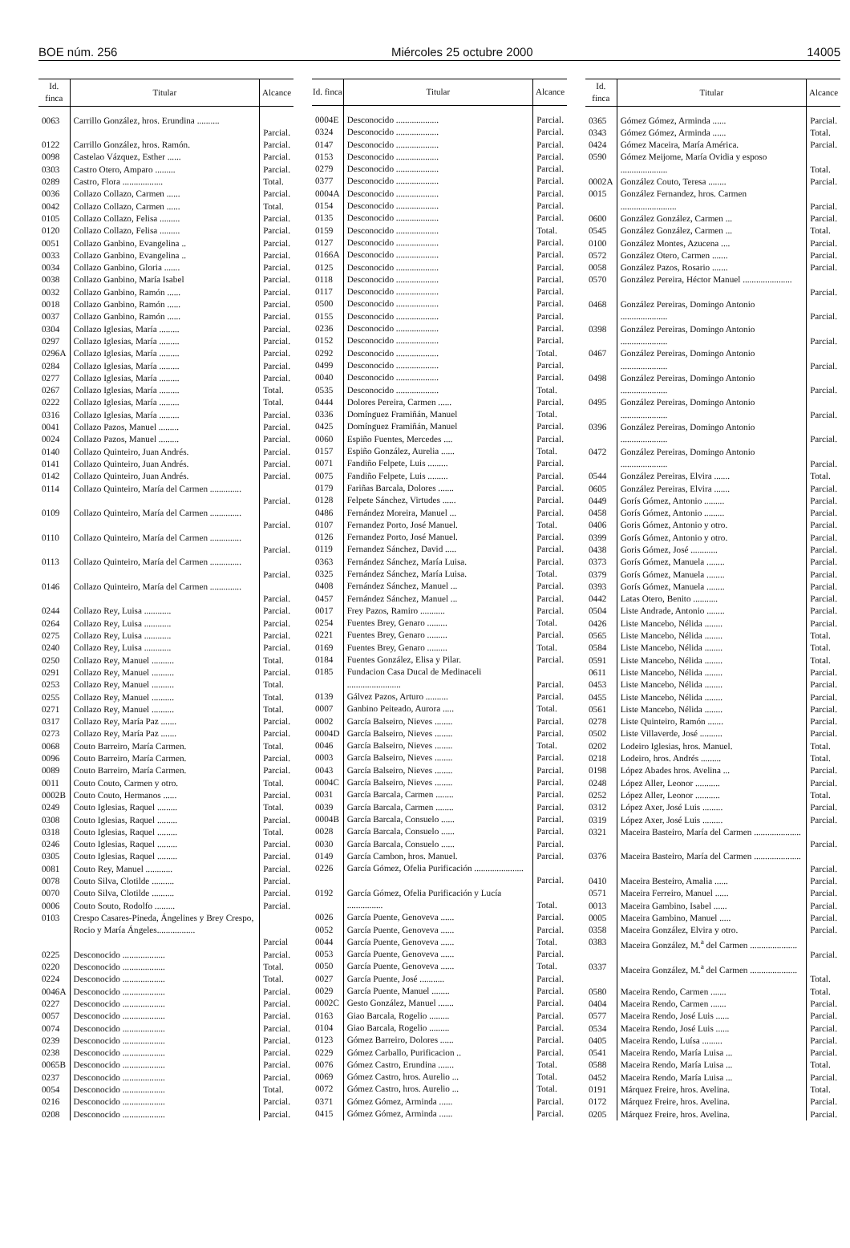BOE núm. 256 Miércoles 25 octubre 2000 14005
| Id. finca | Titular | Alcance |
| --- | --- | --- |
| 0063 | Carrillo González, hros. Erundina .......... | Parcial. |
| 0122 | Carrillo González, hros. Ramón. | Parcial. |
| 0098 | Castelao Vázquez, Esther ...... | Parcial. |
| 0303 | Castro Otero, Amparo ......... | Parcial. |
| 0289 | Castro, Flora .................. | Total. |
| 0036 | Collazo Collazo, Carmen ...... | Parcial. |
| 0042 | Collazo Collazo, Carmen ...... | Total. |
| 0105 | Collazo Collazo, Felisa ......... | Parcial. |
| 0120 | Collazo Collazo, Felisa ......... | Parcial. |
| 0051 | Collazo Ganbino, Evangelina .. | Parcial. |
| 0033 | Collazo Ganbino, Evangelina .. | Parcial. |
| 0034 | Collazo Ganbino, Gloria ....... | Parcial. |
| 0038 | Collazo Ganbino, María Isabel | Parcial. |
| 0032 | Collazo Ganbino, Ramón ...... | Parcial. |
| 0018 | Collazo Ganbino, Ramón ...... | Parcial. |
| 0037 | Collazo Ganbino, Ramón ...... | Parcial. |
| 0304 | Collazo Iglesias, María ......... | Parcial. |
| 0297 | Collazo Iglesias, María ......... | Parcial. |
| 0296A | Collazo Iglesias, María ......... | Parcial. |
| 0284 | Collazo Iglesias, María ......... | Parcial. |
| 0277 | Collazo Iglesias, María ......... | Parcial. |
| 0267 | Collazo Iglesias, María ......... | Total. |
| 0222 | Collazo Iglesias, María ......... | Total. |
| 0316 | Collazo Iglesias, María ......... | Parcial. |
| 0041 | Collazo Pazos, Manuel ......... | Parcial. |
| 0024 | Collazo Pazos, Manuel ......... | Parcial. |
| 0140 | Collazo Quinteiro, Juan Andrés. | Parcial. |
| 0141 | Collazo Quinteiro, Juan Andrés. | Parcial. |
| 0142 | Collazo Quinteiro, Juan Andrés. | Parcial. |
| 0114 | Collazo Quinteiro, María del Carmen .............. | Parcial. |
| 0109 | Collazo Quinteiro, María del Carmen .............. | Parcial. |
| 0110 | Collazo Quinteiro, María del Carmen .............. | Parcial. |
| 0113 | Collazo Quinteiro, María del Carmen .............. | Parcial. |
| 0146 | Collazo Quinteiro, María del Carmen .............. | Parcial. |
| 0244 | Collazo Rey, Luisa ............ | Parcial. |
| 0264 | Collazo Rey, Luisa ............ | Parcial. |
| 0275 | Collazo Rey, Luisa ............ | Parcial. |
| 0240 | Collazo Rey, Luisa ............ | Parcial. |
| 0250 | Collazo Rey, Manuel .......... | Total. |
| 0291 | Collazo Rey, Manuel .......... | Parcial. |
| 0253 | Collazo Rey, Manuel .......... | Total. |
| 0255 | Collazo Rey, Manuel .......... | Total. |
| 0271 | Collazo Rey, Manuel .......... | Total. |
| 0317 | Collazo Rey, María Paz ....... | Parcial. |
| 0273 | Collazo Rey, María Paz ....... | Parcial. |
| 0068 | Couto Barreiro, María Carmen. | Total. |
| 0096 | Couto Barreiro, María Carmen. | Parcial. |
| 0089 | Couto Barreiro, María Carmen. | Parcial. |
| 0011 | Couto Couto, Carmen y otro. | Total. |
| 0002B | Couto Couto, Hermanos ...... | Parcial. |
| 0249 | Couto Iglesias, Raquel ......... | Total. |
| 0308 | Couto Iglesias, Raquel ......... | Parcial. |
| 0318 | Couto Iglesias, Raquel ......... | Total. |
| 0246 | Couto Iglesias, Raquel ......... | Parcial. |
| 0305 | Couto Iglesias, Raquel ......... | Parcial. |
| 0081 | Couto Rey, Manuel ............ | Parcial. |
| 0078 | Couto Silva, Clotilde .......... | Parcial. |
| 0070 | Couto Silva, Clotilde .......... | Parcial. |
| 0006 | Couto Souto, Rodolfo ......... | Parcial. |
| 0103 | Crespo Casares-Pineda, Ángelines y Brey Crespo, Rocio y María Ángeles................. | Parcial |
| 0225 | Desconocido ................... | Parcial. |
| 0220 | Desconocido ................... | Total. |
| 0224 | Desconocido ................... | Total. |
| 0046A | Desconocido ................... | Parcial. |
| 0227 | Desconocido ................... | Parcial. |
| 0057 | Desconocido ................... | Parcial. |
| 0074 | Desconocido ................... | Parcial. |
| 0239 | Desconocido ................... | Parcial. |
| 0238 | Desconocido ................... | Parcial. |
| 0065B | Desconocido ................... | Parcial. |
| 0237 | Desconocido ................... | Parcial. |
| 0054 | Desconocido ................... | Total. |
| 0216 | Desconocido ................... | Parcial. |
| 0208 | Desconocido ................... | Parcial. |
| Id. finca | Titular | Alcance |
| --- | --- | --- |
| 0004E | Desconocido ................... | Parcial. |
| 0324 | Desconocido ................... | Parcial. |
| 0147 | Desconocido ................... | Parcial. |
| 0153 | Desconocido ................... | Parcial. |
| 0279 | Desconocido ................... | Parcial. |
| 0377 | Desconocido ................... | Parcial. |
| 0004A | Desconocido ................... | Parcial. |
| 0154 | Desconocido ................... | Parcial. |
| 0135 | Desconocido ................... | Parcial. |
| 0159 | Desconocido ................... | Total. |
| 0127 | Desconocido ................... | Parcial. |
| 0166A | Desconocido ................... | Parcial. |
| 0125 | Desconocido ................... | Parcial. |
| 0118 | Desconocido ................... | Parcial. |
| 0117 | Desconocido ................... | Parcial. |
| 0500 | Desconocido ................... | Parcial. |
| 0155 | Desconocido ................... | Parcial. |
| 0236 | Desconocido ................... | Parcial. |
| 0152 | Desconocido ................... | Parcial. |
| 0292 | Desconocido ................... | Total. |
| 0499 | Desconocido ................... | Parcial. |
| 0040 | Desconocido ................... | Parcial. |
| 0535 | Desconocido ................... | Total. |
| 0444 | Dolores Pereira, Carmen ...... | Parcial. |
| 0336 | Domínguez Framiñán, Manuel | Total. |
| 0425 | Domínguez Framiñán, Manuel | Parcial. |
| 0060 | Espiño Fuentes, Mercedes .... | Parcial. |
| 0157 | Espiño González, Aurelia ...... | Total. |
| 0071 | Fandiño Felpete, Luis ......... | Parcial. |
| 0075 | Fandiño Felpete, Luis ......... | Parcial. |
| 0179 | Fariñas Barcala, Dolores ....... | Parcial. |
| 0128 | Felpete Sánchez, Virtudes ...... | Parcial. |
| 0486 | Fernández Moreira, Manuel ... | Parcial. |
| 0107 | Fernandez Porto, José Manuel. | Total. |
| 0126 | Fernandez Porto, José Manuel. | Parcial. |
| 0119 | Fernandez Sánchez, David ..... | Parcial. |
| 0363 | Fernández Sánchez, María Luisa. | Parcial. |
| 0325 | Fernández Sánchez, María Luisa. | Total. |
| 0408 | Fernández Sánchez, Manuel ... | Parcial. |
| 0457 | Fernández Sánchez, Manuel ... | Parcial. |
| 0017 | Frey Pazos, Ramiro ........... | Parcial. |
| 0254 | Fuentes Brey, Genaro ......... | Total. |
| 0221 | Fuentes Brey, Genaro ......... | Parcial. |
| 0169 | Fuentes Brey, Genaro ......... | Total. |
| 0184 | Fuentes González, Elisa y Pilar. | Parcial. |
| 0185 | Fundacion Casa Ducal de Medinaceli ........................ | Parcial. |
| 0139 | Gálvez Pazos, Arturo .......... | Parcial. |
| 0007 | Ganbino Peiteado, Aurora ..... | Total. |
| 0002 | García Balseiro, Nieves ........ | Parcial. |
| 0004D | García Balseiro, Nieves ........ | Parcial. |
| 0046 | García Balseiro, Nieves ........ | Total. |
| 0003 | García Balseiro, Nieves ........ | Parcial. |
| 0043 | García Balseiro, Nieves ........ | Parcial. |
| 0004C | García Balseiro, Nieves ........ | Parcial. |
| 0031 | García Barcala, Carmen ........ | Parcial. |
| 0039 | García Barcala, Carmen ........ | Parcial. |
| 0004B | García Barcala, Consuelo ...... | Parcial. |
| 0028 | García Barcala, Consuelo ...... | Parcial. |
| 0030 | García Barcala, Consuelo ...... | Parcial. |
| 0149 | García Cambon, hros. Manuel. | Parcial. |
| 0226 | García Gómez, Ofelia Purificación ...................... | Parcial. |
| 0192 | García Gómez, Ofelia Purificación y Lucía ................ | Total. |
| 0026 | García Puente, Genoveva ...... | Parcial. |
| 0052 | García Puente, Genoveva ...... | Parcial. |
| 0044 | García Puente, Genoveva ...... | Total. |
| 0053 | García Puente, Genoveva ...... | Parcial. |
| 0050 | García Puente, Genoveva ...... | Total. |
| 0027 | García Puente, José ........... | Parcial. |
| 0029 | García Puente, Manuel ........ | Parcial. |
| 0002C | Gesto González, Manuel ....... | Parcial. |
| 0163 | Giao Barcala, Rogelio ......... | Parcial. |
| 0104 | Giao Barcala, Rogelio ......... | Parcial. |
| 0123 | Gómez Barreiro, Dolores ...... | Parcial. |
| 0229 | Gómez Carballo, Purificacion .. | Parcial. |
| 0076 | Gómez Castro, Erundina ....... | Total. |
| 0069 | Gómez Castro, hros. Aurelio ... | Total. |
| 0072 | Gómez Castro, hros. Aurelio ... | Total. |
| 0371 | Gómez Gómez, Arminda ...... | Parcial. |
| 0415 | Gómez Gómez, Arminda ...... | Parcial. |
| Id. finca | Titular | Alcance |
| --- | --- | --- |
| 0365 | Gómez Gómez, Arminda ...... | Parcial. |
| 0343 | Gómez Gómez, Arminda ...... | Total. |
| 0424 | Gómez Maceira, María América. | Parcial. |
| 0590 | Gómez Meijome, María Ovidia y esposo ..................... | Total. |
| 0002A | González Couto, Teresa ........ | Parcial. |
| 0015 | González Fernandez, hros. Carmen ......................... | Parcial. |
| 0600 | González González, Carmen ... | Parcial. |
| 0545 | González González, Carmen ... | Total. |
| 0100 | González Montes, Azucena .... | Parcial. |
| 0572 | González Otero, Carmen ....... | Parcial. |
| 0058 | González Pazos, Rosario ....... | Parcial. |
| 0570 | González Pereira, Héctor Manuel ...................... | Parcial. |
| 0468 | González Pereiras, Domingo Antonio ..................... | Parcial. |
| 0398 | González Pereiras, Domingo Antonio ..................... | Parcial. |
| 0467 | González Pereiras, Domingo Antonio ..................... | Parcial. |
| 0498 | González Pereiras, Domingo Antonio ..................... | Parcial. |
| 0495 | González Pereiras, Domingo Antonio ..................... | Parcial. |
| 0396 | González Pereiras, Domingo Antonio ..................... | Parcial. |
| 0472 | González Pereiras, Domingo Antonio ..................... | Parcial. |
| 0544 | González Pereiras, Elvira ....... | Total. |
| 0605 | González Pereiras, Elvira ....... | Parcial. |
| 0449 | Gorís Gómez, Antonio ......... | Parcial. |
| 0458 | Gorís Gómez, Antonio ......... | Parcial. |
| 0406 | Goris Gómez, Antonio y otro. | Parcial. |
| 0399 | Gorís Gómez, Antonio y otro. | Parcial. |
| 0438 | Goris Gómez, José ............ | Parcial. |
| 0373 | Gorís Gómez, Manuela ........ | Parcial. |
| 0379 | Gorís Gómez, Manuela ........ | Parcial. |
| 0393 | Gorís Gómez, Manuela ........ | Parcial. |
| 0442 | Latas Otero, Benito ........... | Parcial. |
| 0504 | Liste Andrade, Antonio ........ | Parcial. |
| 0426 | Liste Mancebo, Nélida ........ | Parcial. |
| 0565 | Liste Mancebo, Nélida ........ | Total. |
| 0584 | Liste Mancebo, Nélida ........ | Total. |
| 0591 | Liste Mancebo, Nélida ........ | Total. |
| 0611 | Liste Mancebo, Nélida ........ | Parcial. |
| 0453 | Liste Mancebo, Nélida ........ | Parcial. |
| 0455 | Liste Mancebo, Nélida ........ | Parcial. |
| 0561 | Liste Mancebo, Nélida ........ | Parcial. |
| 0278 | Liste Quinteiro, Ramón ....... | Parcial. |
| 0502 | Liste Villaverde, José .......... | Parcial. |
| 0202 | Lodeiro Iglesias, hros. Manuel. | Total. |
| 0218 | Lodeiro, hros. Andrés ......... | Total. |
| 0198 | López Abades hros. Avelina ... | Parcial. |
| 0248 | López Aller, Leonor ........... | Parcial. |
| 0252 | López Aller, Leonor ........... | Total. |
| 0312 | López Axer, José Luis ......... | Parcial. |
| 0319 | López Axer, José Luis ......... | Parcial. |
| 0321 | Maceira Basteiro, María del Carmen ..................... | Parcial. |
| 0376 | Maceira Basteiro, María del Carmen ..................... | Parcial. |
| 0410 | Maceira Besteiro, Amalia ...... | Parcial. |
| 0571 | Maceira Ferreiro, Manuel ...... | Parcial. |
| 0013 | Maceira Gambino, Isabel ...... | Parcial. |
| 0005 | Maceira Gambino, Manuel ..... | Parcial. |
| 0358 | Maceira González, Elvira y otro. | Parcial. |
| 0383 | Maceira González, M.<sup>a</sup> del Carmen ..................... | Parcial. |
| 0337 | Maceira González, M.<sup>a</sup> del Carmen ..................... | Total. |
| 0580 | Maceira Rendo, Carmen ....... | Total. |
| 0404 | Maceira Rendo, Carmen ....... | Parcial. |
| 0577 | Maceira Rendo, José Luis ...... | Parcial. |
| 0534 | Maceira Rendo, José Luis ...... | Parcial. |
| 0405 | Maceira Rendo, Luísa ......... | Parcial. |
| 0541 | Maceira Rendo, María Luisa ... | Parcial. |
| 0588 | Maceira Rendo, María Luisa ... | Total. |
| 0452 | Maceira Rendo, María Luisa ... | Parcial. |
| 0191 | Márquez Freire, hros. Avelina. | Total. |
| 0172 | Márquez Freire, hros. Avelina. | Parcial. |
| 0205 | Márquez Freire, hros. Avelina. | Parcial. |